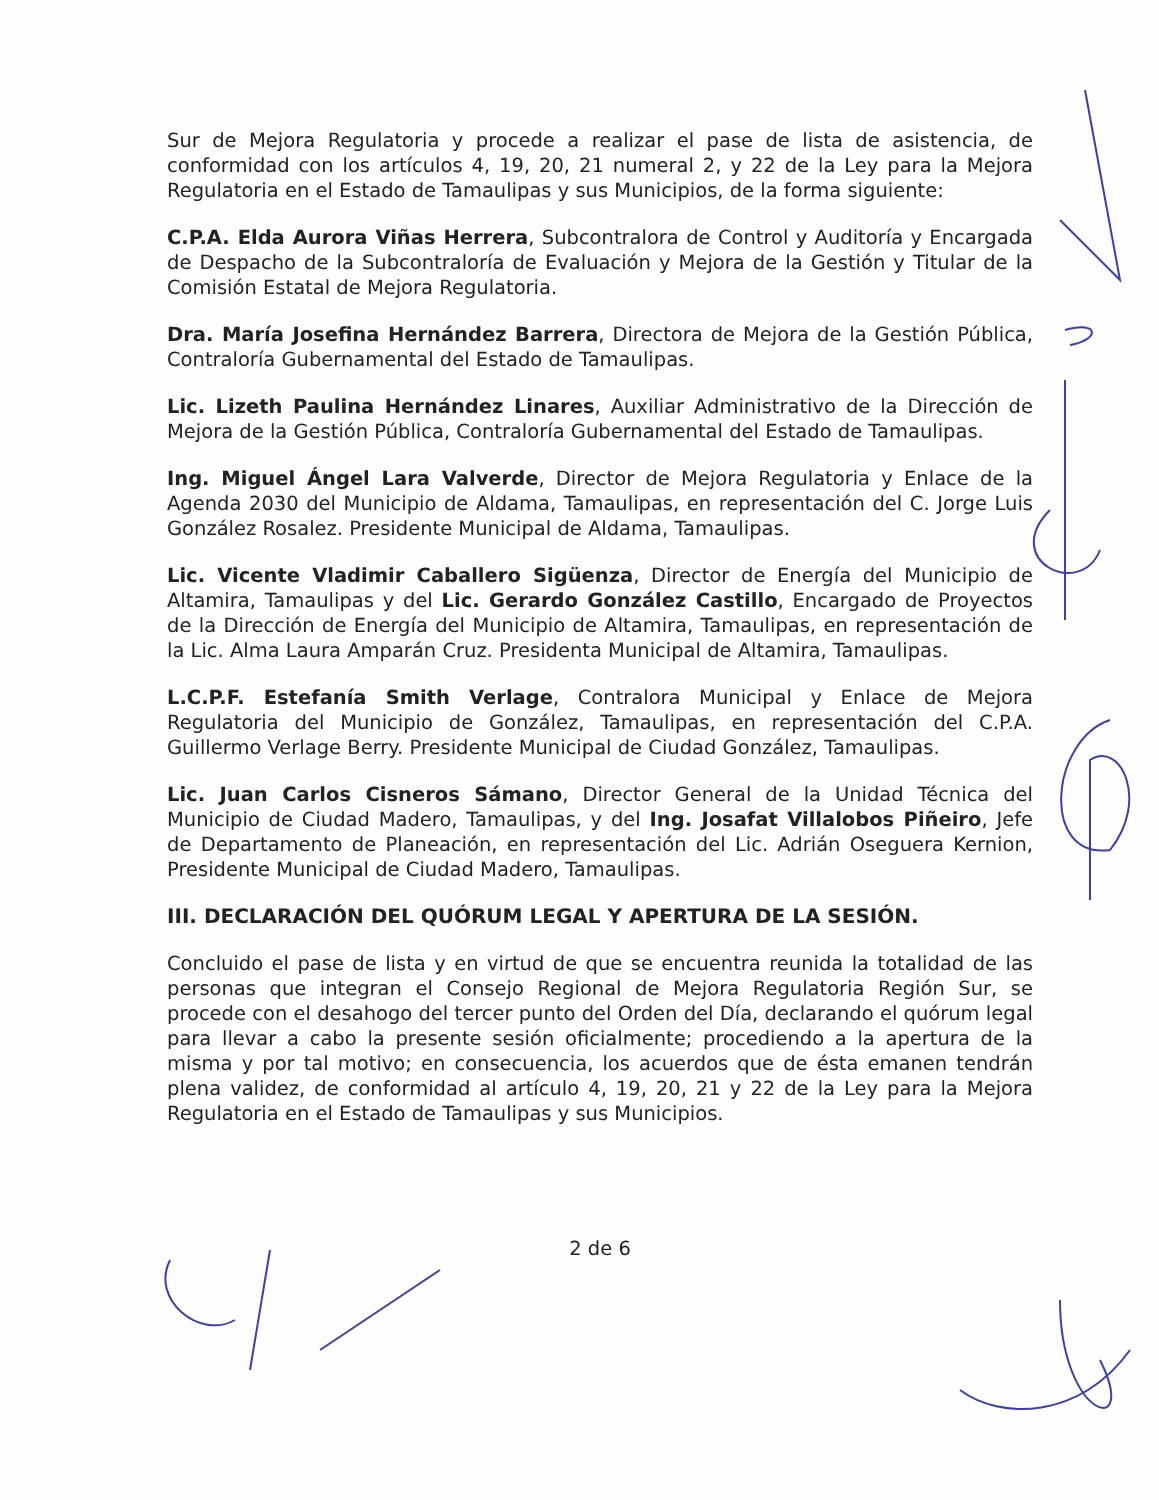Sur de Mejora Regulatoria y procede a realizar el pase de lista de asistencia, de conformidad con los artículos 4, 19, 20, 21 numeral 2, y 22 de la Ley para la Mejora Regulatoria en el Estado de Tamaulipas y sus Municipios, de la forma siguiente:
C.P.A. Elda Aurora Viñas Herrera, Subcontralora de Control y Auditoría y Encargada de Despacho de la Subcontraloría de Evaluación y Mejora de la Gestión y Titular de la Comisión Estatal de Mejora Regulatoria.
Dra. María Josefina Hernández Barrera, Directora de Mejora de la Gestión Pública, Contraloría Gubernamental del Estado de Tamaulipas.
Lic. Lizeth Paulina Hernández Linares, Auxiliar Administrativo de la Dirección de Mejora de la Gestión Pública, Contraloría Gubernamental del Estado de Tamaulipas.
Ing. Miguel Ángel Lara Valverde, Director de Mejora Regulatoria y Enlace de la Agenda 2030 del Municipio de Aldama, Tamaulipas, en representación del C. Jorge Luis González Rosalez. Presidente Municipal de Aldama, Tamaulipas.
Lic. Vicente Vladimir Caballero Sigüenza, Director de Energía del Municipio de Altamira, Tamaulipas y del Lic. Gerardo González Castillo, Encargado de Proyectos de la Dirección de Energía del Municipio de Altamira, Tamaulipas, en representación de la Lic. Alma Laura Amparán Cruz. Presidenta Municipal de Altamira, Tamaulipas.
L.C.P.F. Estefanía Smith Verlage, Contralora Municipal y Enlace de Mejora Regulatoria del Municipio de González, Tamaulipas, en representación del C.P.A. Guillermo Verlage Berry. Presidente Municipal de Ciudad González, Tamaulipas.
Lic. Juan Carlos Cisneros Sámano, Director General de la Unidad Técnica del Municipio de Ciudad Madero, Tamaulipas, y del Ing. Josafat Villalobos Piñeiro, Jefe de Departamento de Planeación, en representación del Lic. Adrián Oseguera Kernion, Presidente Municipal de Ciudad Madero, Tamaulipas.
III. DECLARACIÓN DEL QUÓRUM LEGAL Y APERTURA DE LA SESIÓN.
Concluido el pase de lista y en virtud de que se encuentra reunida la totalidad de las personas que integran el Consejo Regional de Mejora Regulatoria Región Sur, se procede con el desahogo del tercer punto del Orden del Día, declarando el quórum legal para llevar a cabo la presente sesión oficialmente; procediendo a la apertura de la misma y por tal motivo; en consecuencia, los acuerdos que de ésta emanen tendrán plena validez, de conformidad al artículo 4, 19, 20, 21 y 22 de la Ley para la Mejora Regulatoria en el Estado de Tamaulipas y sus Municipios.
2 de 6